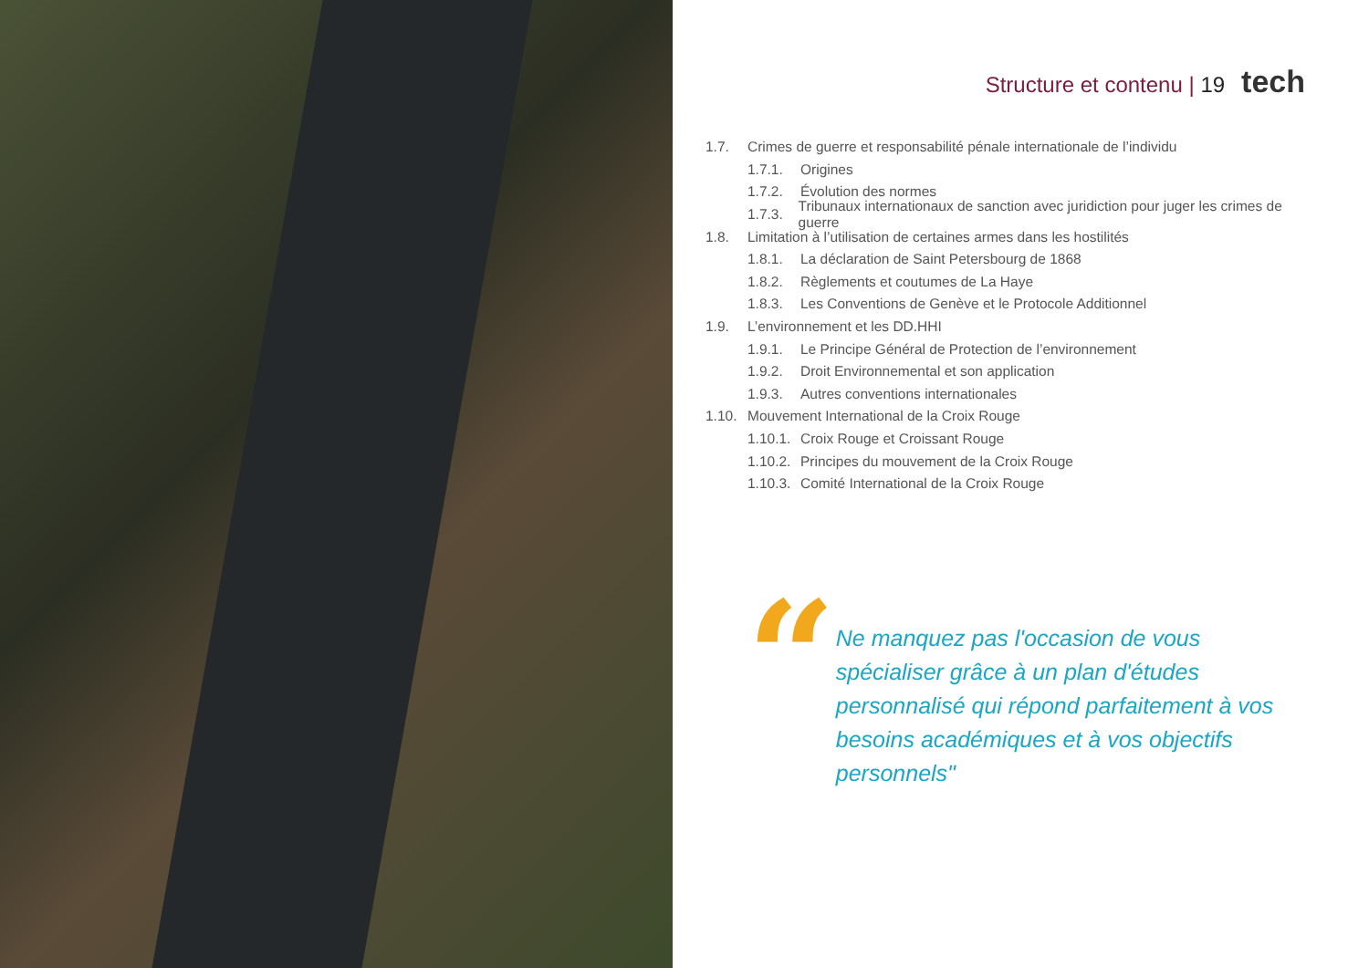Structure et contenu | 19 tech
1.7. Crimes de guerre et responsabilité pénale internationale de l’individu
1.7.1. Origines
1.7.2. Évolution des normes
1.7.3. Tribunaux internationaux de sanction avec juridiction pour juger les crimes de guerre
1.8. Limitation à l’utilisation de certaines armes dans les hostilités
1.8.1. La déclaration de Saint Petersbourg de 1868
1.8.2. Règlements et coutumes de La Haye
1.8.3. Les Conventions de Genève et le Protocole Additionnel
1.9. L’environnement et les DD.HHI
1.9.1. Le Principe Général de Protection de l’environnement
1.9.2. Droit Environnemental et son application
1.9.3. Autres conventions internationales
1.10. Mouvement International de la Croix Rouge
1.10.1. Croix Rouge et Croissant Rouge
1.10.2. Principes du mouvement de la Croix Rouge
1.10.3. Comité International de la Croix Rouge
“
Ne manquez pas l'occasion de vous spécialiser grâce à un plan d'études personnalisé qui répond parfaitement à vos besoins académiques et à vos objectifs personnels"